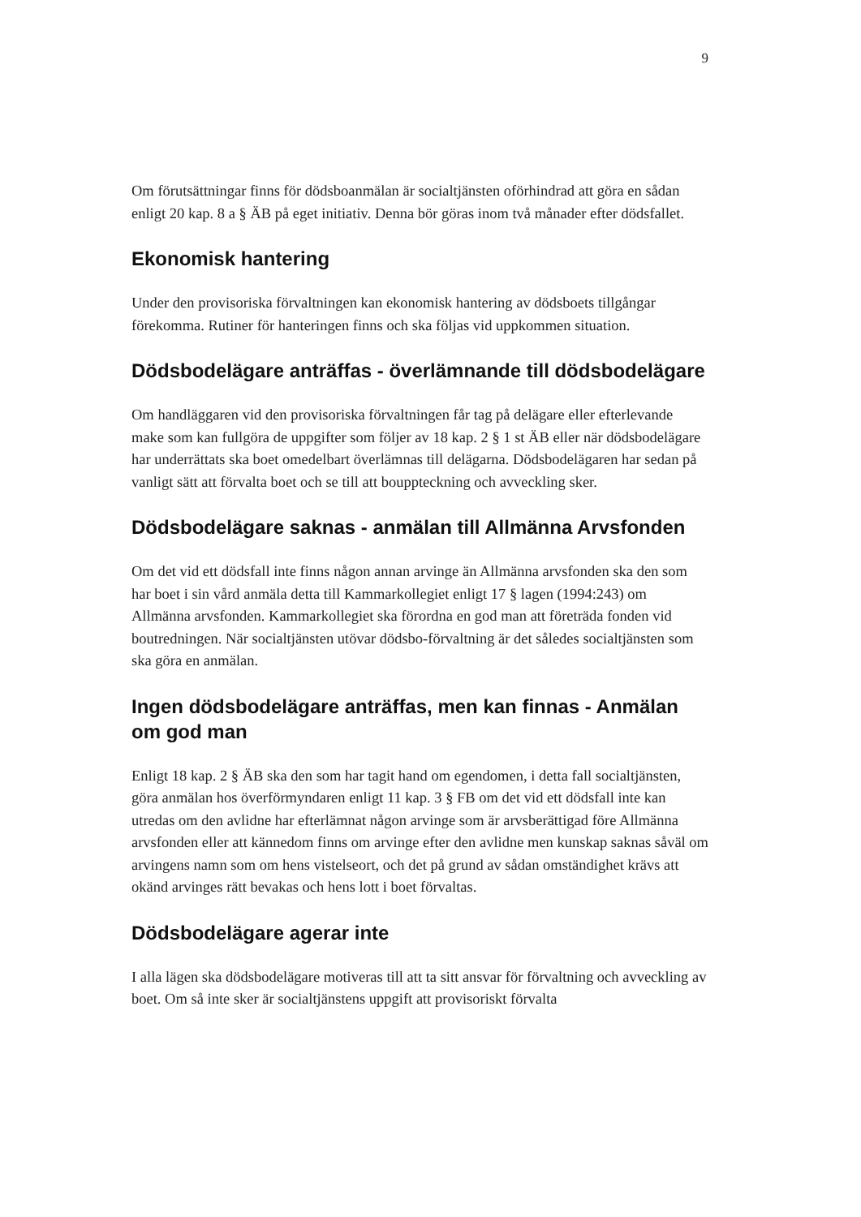9
Om förutsättningar finns för dödsboanmälan är socialtjänsten oförhindrad att göra en sådan enligt 20 kap. 8 a § ÄB på eget initiativ. Denna bör göras inom två månader efter dödsfallet.
Ekonomisk hantering
Under den provisoriska förvaltningen kan ekonomisk hantering av dödsboets tillgångar förekomma. Rutiner för hanteringen finns och ska följas vid uppkommen situation.
Dödsbodelägare anträffas - överlämnande till dödsbodelägare
Om handläggaren vid den provisoriska förvaltningen får tag på delägare eller efterlevande make som kan fullgöra de uppgifter som följer av 18 kap. 2 § 1 st ÄB eller när dödsbodelägare har underrättats ska boet omedelbart överlämnas till delägarna. Dödsbodelägaren har sedan på vanligt sätt att förvalta boet och se till att bouppteckning och avveckling sker.
Dödsbodelägare saknas - anmälan till Allmänna Arvsfonden
Om det vid ett dödsfall inte finns någon annan arvinge än Allmänna arvsfonden ska den som har boet i sin vård anmäla detta till Kammarkollegiet enligt 17 § lagen (1994:243) om Allmänna arvsfonden. Kammarkollegiet ska förordna en god man att företräda fonden vid boutredningen. När socialtjänsten utövar dödsbo-förvaltning är det således socialtjänsten som ska göra en anmälan.
Ingen dödsbodelägare anträffas, men kan finnas - Anmälan om god man
Enligt 18 kap. 2 § ÄB ska den som har tagit hand om egendomen, i detta fall socialtjänsten, göra anmälan hos överförmyndaren enligt 11 kap. 3 § FB om det vid ett dödsfall inte kan utredas om den avlidne har efterlämnat någon arvinge som är arvsberättigad före Allmänna arvsfonden eller att kännedom finns om arvinge efter den avlidne men kunskap saknas såväl om arvingens namn som om hens vistelseort, och det på grund av sådan omständighet krävs att okänd arvinges rätt bevakas och hens lott i boet förvaltas.
Dödsbodelägare agerar inte
I alla lägen ska dödsbodelägare motiveras till att ta sitt ansvar för förvaltning och avveckling av boet. Om så inte sker är socialtjänstens uppgift att provisoriskt förvalta